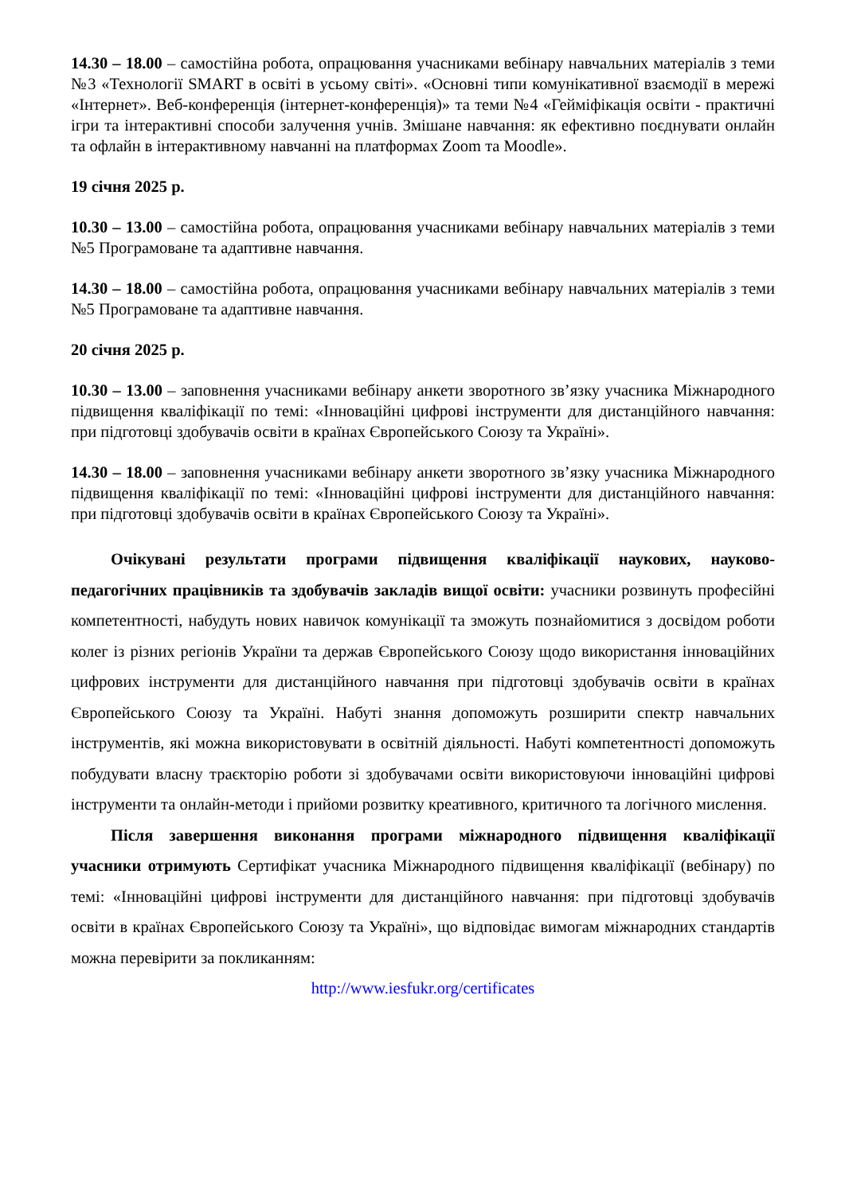14.30 – 18.00 – самостійна робота, опрацювання учасниками вебінару навчальних матеріалів з теми №3 «Технології SMART в освіті в усьому світі». «Основні типи комунікативної взаємодії в мережі «Інтернет». Веб-конференція (інтернет-конференція)» та теми №4 «Гейміфікація освіти - практичні ігри та інтерактивні способи залучення учнів. Змішане навчання: як ефективно поєднувати онлайн та офлайн в інтерактивному навчанні на платформах Zoom та Moodle».
19 січня 2025 р.
10.30 – 13.00 – самостійна робота, опрацювання учасниками вебінару навчальних матеріалів з теми №5 Програмоване та адаптивне навчання.
14.30 – 18.00 – самостійна робота, опрацювання учасниками вебінару навчальних матеріалів з теми №5 Програмоване та адаптивне навчання.
20 січня 2025 р.
10.30 – 13.00 – заповнення учасниками вебінару анкети зворотного зв’язку учасника Міжнародного підвищення кваліфікації по темі: «Інноваційні цифрові інструменти для дистанційного навчання: при підготовці здобувачів освіти в країнах Європейського Союзу та Україні».
14.30 – 18.00 – заповнення учасниками вебінару анкети зворотного зв’язку учасника Міжнародного підвищення кваліфікації по темі: «Інноваційні цифрові інструменти для дистанційного навчання: при підготовці здобувачів освіти в країнах Європейського Союзу та Україні».
Очікувані результати програми підвищення кваліфікації наукових, науково-педагогічних працівників та здобувачів закладів вищої освіти: учасники розвинуть професійні компетентності, набудуть нових навичок комунікації та зможуть познайомитися з досвідом роботи колег із різних регіонів України та держав Європейського Союзу щодо використання інноваційних цифрових інструменти для дистанційного навчання при підготовці здобувачів освіти в країнах Європейського Союзу та Україні. Набуті знання допоможуть розширити спектр навчальних інструментів, які можна використовувати в освітній діяльності. Набуті компетентності допоможуть побудувати власну траєкторію роботи зі здобувачами освіти використовуючи інноваційні цифрові інструменти та онлайн-методи і прийоми розвитку креативного, критичного та логічного мислення.
Після завершення виконання програми міжнародного підвищення кваліфікації учасники отримують Сертифікат учасника Міжнародного підвищення кваліфікації (вебінару) по темі: «Інноваційні цифрові інструменти для дистанційного навчання: при підготовці здобувачів освіти в країнах Європейського Союзу та Україні», що відповідає вимогам міжнародних стандартів можна перевірити за покликанням:
http://www.iesfukr.org/certificates